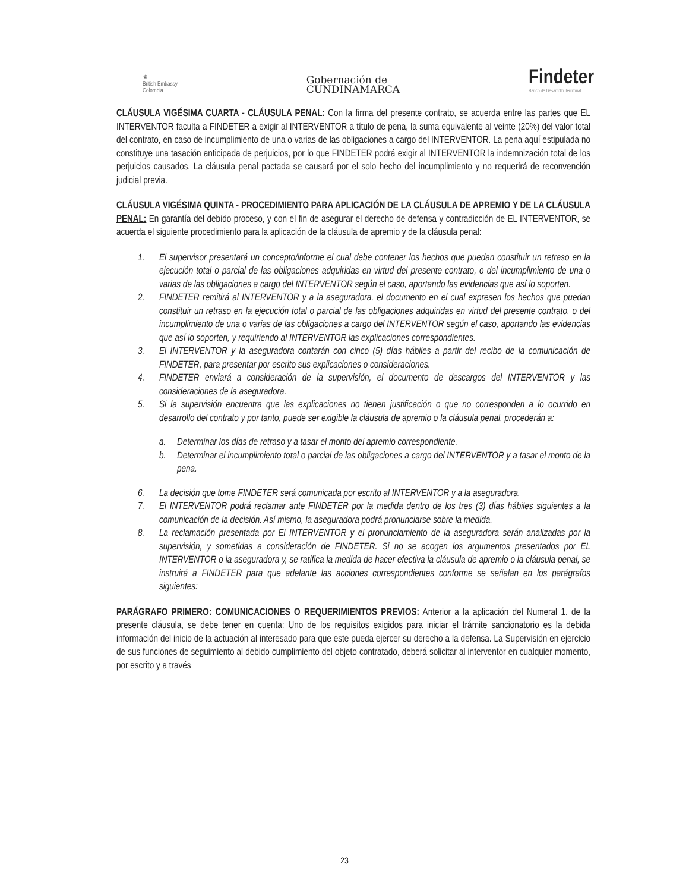♛
British Embassy
Colombia
Gobernación de
CUNDINAMARCA
Findeter
Banco de Desarrollo Territorial
CLÁUSULA VIGÉSIMA CUARTA - CLÁUSULA PENAL: Con la firma del presente contrato, se acuerda entre las partes que EL INTERVENTOR faculta a FINDETER a exigir al INTERVENTOR a título de pena, la suma equivalente al veinte (20%) del valor total del contrato, en caso de incumplimiento de una o varias de las obligaciones a cargo del INTERVENTOR. La pena aquí estipulada no constituye una tasación anticipada de perjuicios, por lo que FINDETER podrá exigir al INTERVENTOR la indemnización total de los perjuicios causados. La cláusula penal pactada se causará por el solo hecho del incumplimiento y no requerirá de reconvención judicial previa.
CLÁUSULA VIGÉSIMA QUINTA - PROCEDIMIENTO PARA APLICACIÓN DE LA CLÁUSULA DE APREMIO Y DE LA CLÁUSULA PENAL: En garantía del debido proceso, y con el fin de asegurar el derecho de defensa y contradicción de EL INTERVENTOR, se acuerda el siguiente procedimiento para la aplicación de la cláusula de apremio y de la cláusula penal:
1. El supervisor presentará un concepto/informe el cual debe contener los hechos que puedan constituir un retraso en la ejecución total o parcial de las obligaciones adquiridas en virtud del presente contrato, o del incumplimiento de una o varias de las obligaciones a cargo del INTERVENTOR según el caso, aportando las evidencias que así lo soporten.
2. FINDETER remitirá al INTERVENTOR y a la aseguradora, el documento en el cual expresen los hechos que puedan constituir un retraso en la ejecución total o parcial de las obligaciones adquiridas en virtud del presente contrato, o del incumplimiento de una o varias de las obligaciones a cargo del INTERVENTOR según el caso, aportando las evidencias que así lo soporten, y requiriendo al INTERVENTOR las explicaciones correspondientes.
3. El INTERVENTOR y la aseguradora contarán con cinco (5) días hábiles a partir del recibo de la comunicación de FINDETER, para presentar por escrito sus explicaciones o consideraciones.
4. FINDETER enviará a consideración de la supervisión, el documento de descargos del INTERVENTOR y las consideraciones de la aseguradora.
5. Si la supervisión encuentra que las explicaciones no tienen justificación o que no corresponden a lo ocurrido en desarrollo del contrato y por tanto, puede ser exigible la cláusula de apremio o la cláusula penal, procederán a:
a. Determinar los días de retraso y a tasar el monto del apremio correspondiente.
b. Determinar el incumplimiento total o parcial de las obligaciones a cargo del INTERVENTOR y a tasar el monto de la pena.
6. La decisión que tome FINDETER será comunicada por escrito al INTERVENTOR y a la aseguradora.
7. El INTERVENTOR podrá reclamar ante FINDETER por la medida dentro de los tres (3) días hábiles siguientes a la comunicación de la decisión. Así mismo, la aseguradora podrá pronunciarse sobre la medida.
8. La reclamación presentada por El INTERVENTOR y el pronunciamiento de la aseguradora serán analizadas por la supervisión, y sometidas a consideración de FINDETER. Si no se acogen los argumentos presentados por EL INTERVENTOR o la aseguradora y, se ratifica la medida de hacer efectiva la cláusula de apremio o la cláusula penal, se instruirá a FINDETER para que adelante las acciones correspondientes conforme se señalan en los parágrafos siguientes:
PARÁGRAFO PRIMERO: COMUNICACIONES O REQUERIMIENTOS PREVIOS: Anterior a la aplicación del Numeral 1. de la presente cláusula, se debe tener en cuenta: Uno de los requisitos exigidos para iniciar el trámite sancionatorio es la debida información del inicio de la actuación al interesado para que este pueda ejercer su derecho a la defensa. La Supervisión en ejercicio de sus funciones de seguimiento al debido cumplimiento del objeto contratado, deberá solicitar al interventor en cualquier momento, por escrito y a través
23